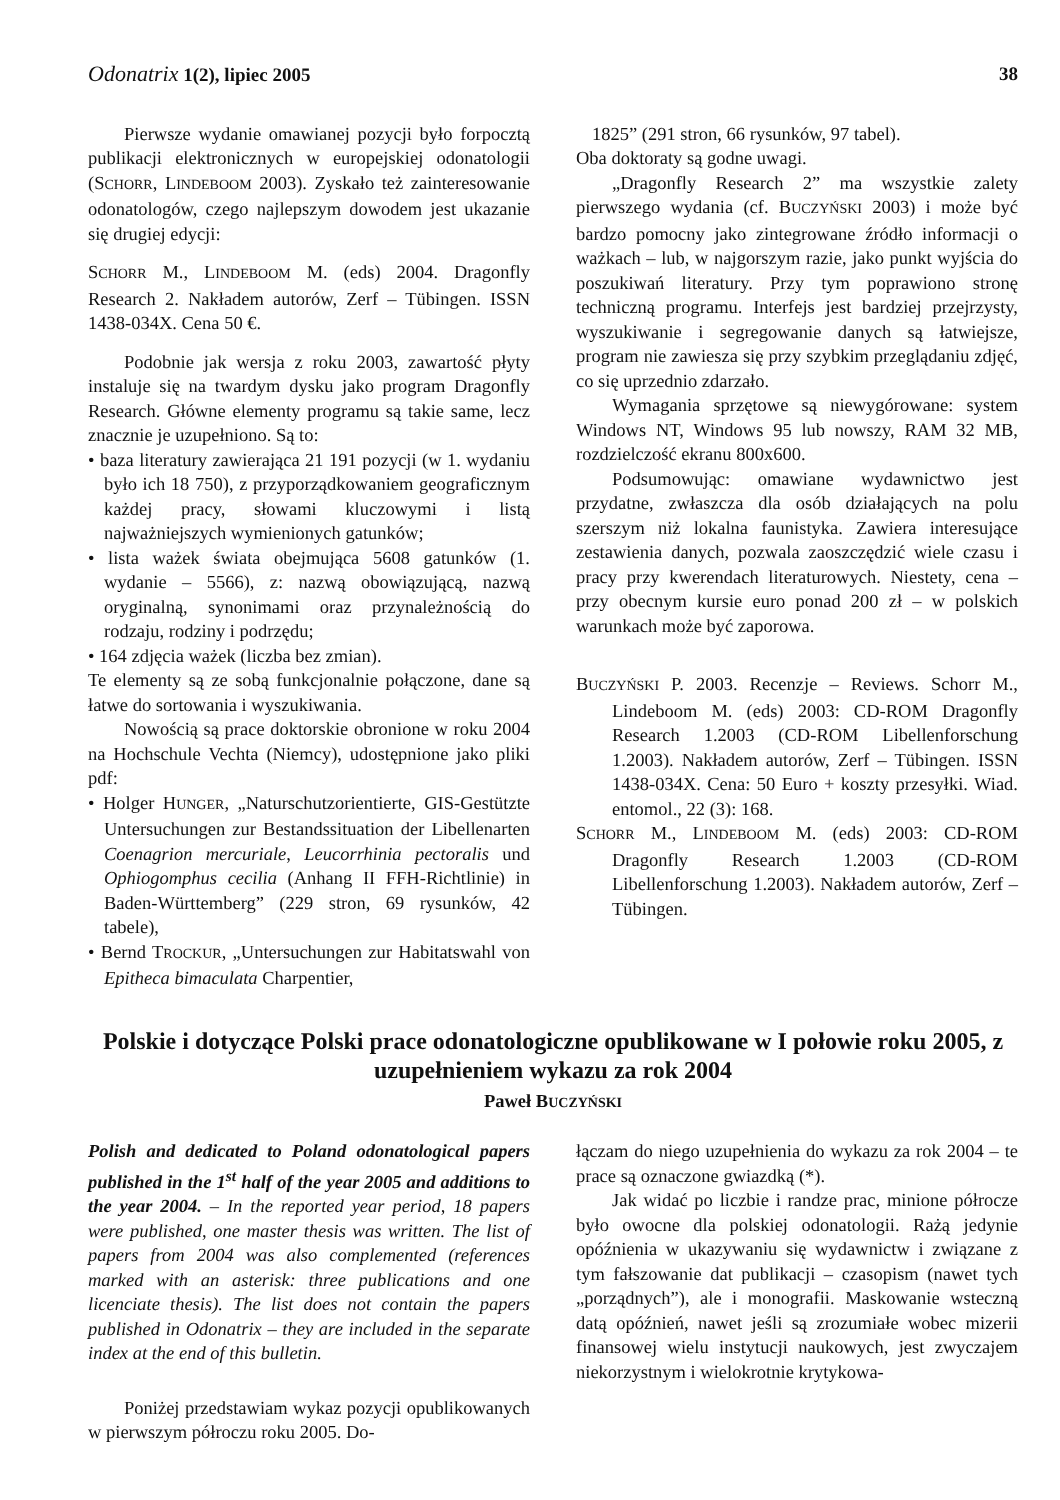Odonatrix 1(2), lipiec 2005 38
Pierwsze wydanie omawianej pozycji było forpocztą publikacji elektronicznych w europejskiej odonatologii (SCHORR, LINDEBOOM 2003). Zyskało też zainteresowanie odonatologów, czego najlepszym dowodem jest ukazanie się drugiej edycji:
SCHORR M., LINDEBOOM M. (eds) 2004. Dragonfly Research 2. Nakładem autorów, Zerf – Tübingen. ISSN 1438-034X. Cena 50 €.
Podobnie jak wersja z roku 2003, zawartość płyty instaluje się na twardym dysku jako program Dragonfly Research. Główne elementy programu są takie same, lecz znacznie je uzupełniono. Są to:
• baza literatury zawierająca 21 191 pozycji (w 1. wydaniu było ich 18 750), z przyporządkowaniem geograficznym każdej pracy, słowami kluczowymi i listą najważniejszych wymienionych gatunków;
• lista ważek świata obejmująca 5608 gatunków (1. wydanie – 5566), z: nazwą obowiązującą, nazwą oryginalną, synonimami oraz przynależnością do rodzaju, rodziny i podrzędu;
• 164 zdjęcia ważek (liczba bez zmian).
Te elementy są ze sobą funkcjonalnie połączone, dane są łatwe do sortowania i wyszukiwania.
Nowością są prace doktorskie obronione w roku 2004 na Hochschule Vechta (Niemcy), udostępnione jako pliki pdf:
• Holger HUNGER, „Naturschutzorientierte, GIS-Gestützte Untersuchungen zur Bestandssituation der Libellenarten Coenagrion mercuriale, Leucorrhinia pectoralis und Ophiogomphus cecilia (Anhang II FFH-Richtlinie) in Baden-Württemberg” (229 stron, 69 rysunków, 42 tabele),
• Bernd TROCKUR, „Untersuchungen zur Habitatswahl von Epitheca bimaculata Charpentier,
1825” (291 stron, 66 rysunków, 97 tabel).
Oba doktoraty są godne uwagi.
„Dragonfly Research 2” ma wszystkie zalety pierwszego wydania (cf. BUCZYŃSKI 2003) i może być bardzo pomocny jako zintegrowane źródło informacji o ważkach – lub, w najgorszym razie, jako punkt wyjścia do poszukiwań literatury. Przy tym poprawiono stronę techniczną programu. Interfejs jest bardziej przejrzysty, wyszukiwanie i segregowanie danych są łatwiejsze, program nie zawiesza się przy szybkim przeglądaniu zdjęć, co się uprzednio zdarzało.
Wymagania sprzętowe są niewygórowane: system Windows NT, Windows 95 lub nowszy, RAM 32 MB, rozdzielczość ekranu 800x600.
Podsumowując: omawiane wydawnictwo jest przydatne, zwłaszcza dla osób działających na polu szerszym niż lokalna faunistyka. Zawiera interesujące zestawienia danych, pozwala zaoszczędzić wiele czasu i pracy przy kwerendach literaturowych. Niestety, cena – przy obecnym kursie euro ponad 200 zł – w polskich warunkach może być zaporowa.
BUCZYŃSKI P. 2003. Recenzje – Reviews. Schorr M., Lindeboom M. (eds) 2003: CD-ROM Dragonfly Research 1.2003 (CD-ROM Libellenforschung 1.2003). Nakładem autorów, Zerf – Tübingen. ISSN 1438-034X. Cena: 50 Euro + koszty przesyłki. Wiad. entomol., 22 (3): 168.
SCHORR M., LINDEBOOM M. (eds) 2003: CD-ROM Dragonfly Research 1.2003 (CD-ROM Libellenforschung 1.2003). Nakładem autorów, Zerf – Tübingen.
Polskie i dotyczące Polski prace odonatologiczne opublikowane w I połowie roku 2005, z uzupełnieniem wykazu za rok 2004
Paweł BUCZYŃSKI
Polish and dedicated to Poland odonatological papers published in the 1<sup>st</sup> half of the year 2005 and additions to the year 2004. – In the reported year period, 18 papers were published, one master thesis was written. The list of papers from 2004 was also complemented (references marked with an asterisk: three publications and one licenciate thesis). The list does not contain the papers published in Odonatrix – they are included in the separate index at the end of this bulletin.
Poniżej przedstawiam wykaz pozycji opublikowanych w pierwszym półroczu roku 2005. Do-
łączam do niego uzupełnienia do wykazu za rok 2004 – te prace są oznaczone gwiazdką (*).
Jak widać po liczbie i randze prac, minione półrocze było owocne dla polskiej odonatologii. Rażą jedynie opóźnienia w ukazywaniu się wydawnictw i związane z tym fałszowanie dat publikacji – czasopism (nawet tych „porządnych”), ale i monografii. Maskowanie wsteczną datą opóźnień, nawet jeśli są zrozumiałe wobec mizerii finansowej wielu instytucji naukowych, jest zwyczajem niekorzystnym i wielokrotnie krytykowa-